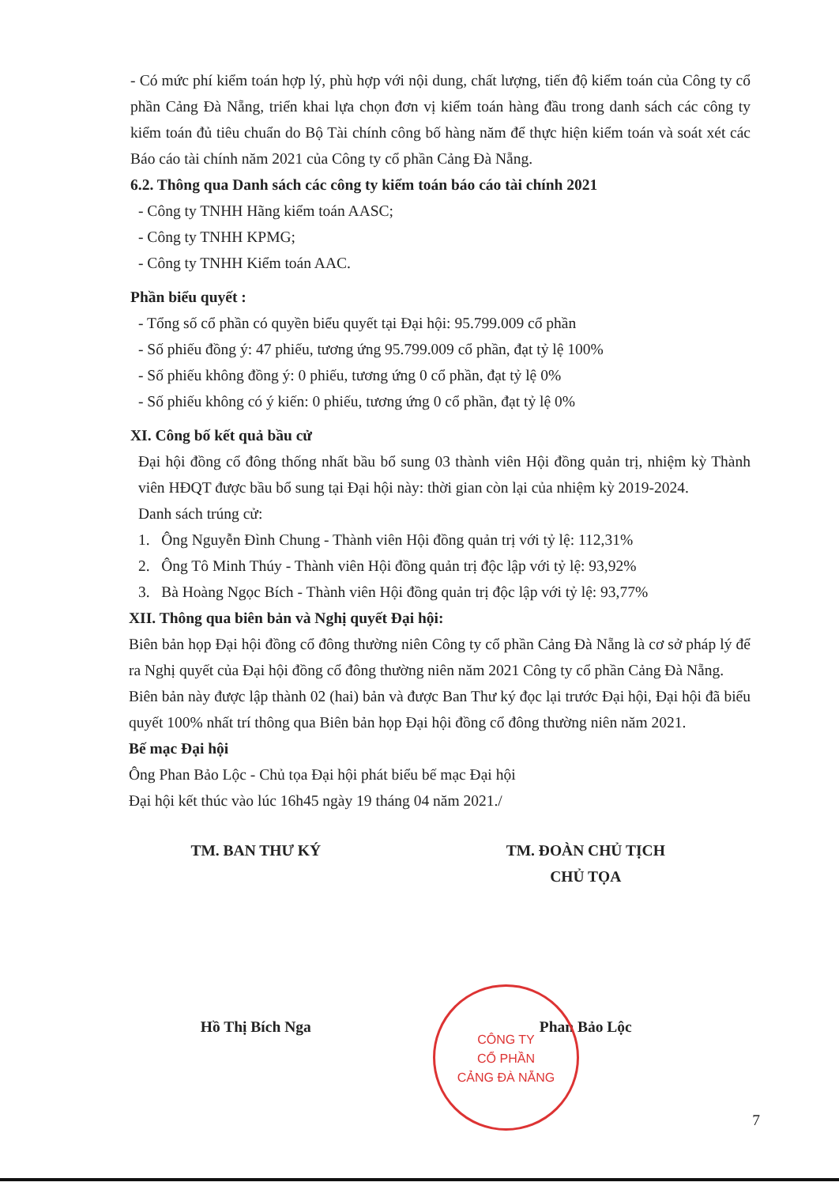- Có mức phí kiểm toán hợp lý, phù hợp với nội dung, chất lượng, tiến độ kiểm toán của Công ty cổ phần Cảng Đà Nẵng, triển khai lựa chọn đơn vị kiểm toán hàng đầu trong danh sách các công ty kiểm toán đủ tiêu chuẩn do Bộ Tài chính công bố hàng năm để thực hiện kiểm toán và soát xét các Báo cáo tài chính năm 2021 của Công ty cổ phần Cảng Đà Nẵng.
6.2. Thông qua Danh sách các công ty kiểm toán báo cáo tài chính 2021
- Công ty TNHH Hãng kiểm toán AASC;
- Công ty TNHH KPMG;
- Công ty TNHH Kiểm toán AAC.
Phần biểu quyết :
- Tổng số cổ phần có quyền biểu quyết tại Đại hội: 95.799.009 cổ phần
- Số phiếu đồng ý: 47 phiếu, tương ứng 95.799.009 cổ phần, đạt tỷ lệ 100%
- Số phiếu không đồng ý: 0 phiếu, tương ứng 0 cổ phần, đạt tỷ lệ 0%
- Số phiếu không có ý kiến: 0 phiếu, tương ứng 0 cổ phần, đạt tỷ lệ 0%
XI. Công bố kết quả bầu cử
Đại hội đồng cổ đông thống nhất bầu bổ sung 03 thành viên Hội đồng quản trị, nhiệm kỳ Thành viên HĐQT được bầu bổ sung tại Đại hội này: thời gian còn lại của nhiệm kỳ 2019-2024.
Danh sách trúng cử:
1. Ông Nguyễn Đình Chung - Thành viên Hội đồng quản trị với tỷ lệ: 112,31%
2. Ông Tô Minh Thúy - Thành viên Hội đồng quản trị độc lập với tỷ lệ: 93,92%
3. Bà Hoàng Ngọc Bích - Thành viên Hội đồng quản trị độc lập với tỷ lệ: 93,77%
XII. Thông qua biên bản và Nghị quyết Đại hội:
Biên bản họp Đại hội đồng cổ đông thường niên Công ty cổ phần Cảng Đà Nẵng là cơ sở pháp lý để ra Nghị quyết của Đại hội đồng cổ đông thường niên năm 2021 Công ty cổ phần Cảng Đà Nẵng.
Biên bản này được lập thành 02 (hai) bản và được Ban Thư ký đọc lại trước Đại hội, Đại hội đã biểu quyết 100% nhất trí thông qua Biên bản họp Đại hội đồng cổ đông thường niên năm 2021.
Bế mạc Đại hội
Ông Phan Bảo Lộc - Chủ tọa Đại hội phát biểu bế mạc Đại hội
Đại hội kết thúc vào lúc 16h45 ngày 19 tháng 04 năm 2021./
TM. BAN THƯ KÝ
Hồ Thị Bích Nga
TM. ĐOÀN CHỦ TỊCH
CHỦ TỌA
Phan Bảo Lộc
CÔNG TY
CỔ PHẦN
CẢNG ĐÀ NẴNG
7